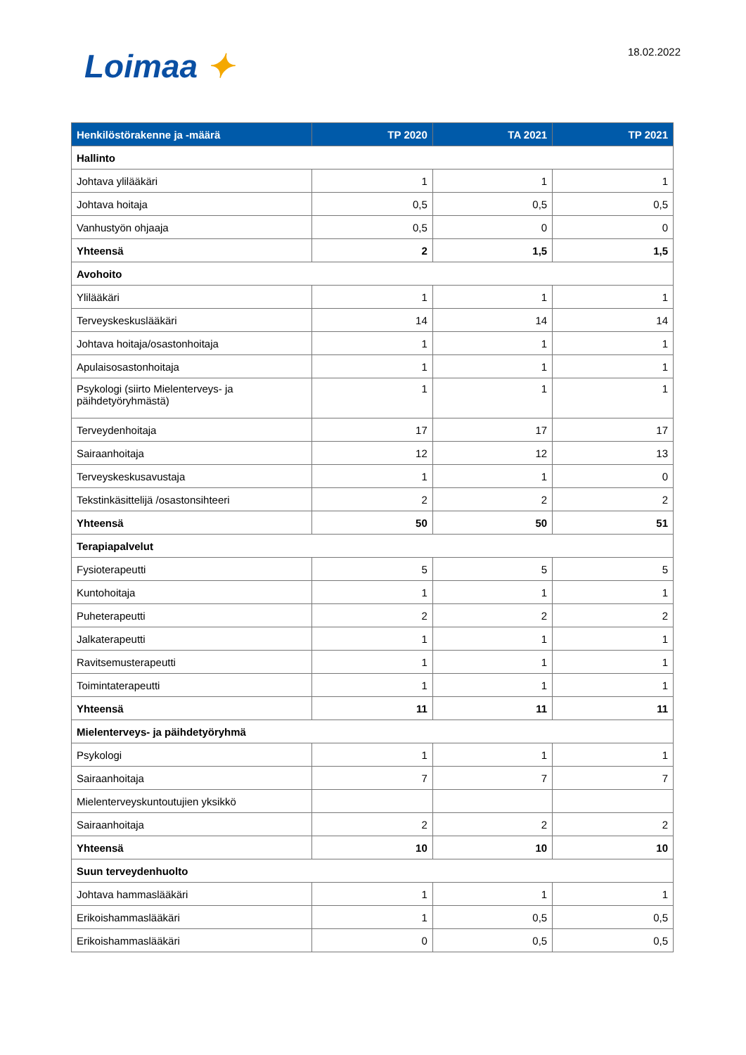Loimaa ✦
18.02.2022
| Henkilöstörakenne ja -määrä | TP 2020 | TA 2021 | TP 2021 |
| --- | --- | --- | --- |
| Hallinto | | | |
| Johtava ylilääkäri | 1 | 1 | 1 |
| Johtava hoitaja | 0,5 | 0,5 | 0,5 |
| Vanhustyön ohjaaja | 0,5 | 0 | 0 |
| Yhteensä | 2 | 1,5 | 1,5 |
| Avohoito | | | |
| Ylilääkäri | 1 | 1 | 1 |
| Terveyskeskuslääkäri | 14 | 14 | 14 |
| Johtava hoitaja/osastonhoitaja | 1 | 1 | 1 |
| Apulaisosastonhoitaja | 1 | 1 | 1 |
| Psykologi (siirto Mielenterveys- ja päihdetyöryhmästä) | 1 | 1 | 1 |
| Terveydenhoitaja | 17 | 17 | 17 |
| Sairaanhoitaja | 12 | 12 | 13 |
| Terveyskeskusavustaja | 1 | 1 | 0 |
| Tekstinkäsittelijä /osastonsihteeri | 2 | 2 | 2 |
| Yhteensä | 50 | 50 | 51 |
| Terapiapalvelut | | | |
| Fysioterapeutti | 5 | 5 | 5 |
| Kuntohoitaja | 1 | 1 | 1 |
| Puheterapeutti | 2 | 2 | 2 |
| Jalkaterapeutti | 1 | 1 | 1 |
| Ravitsemusterapeutti | 1 | 1 | 1 |
| Toimintaterapeutti | 1 | 1 | 1 |
| Yhteensä | 11 | 11 | 11 |
| Mielenterveys- ja päihdetyöryhmä | | | |
| Psykologi | 1 | 1 | 1 |
| Sairaanhoitaja | 7 | 7 | 7 |
| Mielenterveyskuntoutujien yksikkö | | | |
| Sairaanhoitaja | 2 | 2 | 2 |
| Yhteensä | 10 | 10 | 10 |
| Suun terveydenhuolto | | | |
| Johtava hammaslääkäri | 1 | 1 | 1 |
| Erikoishammaslääkäri | 1 | 0,5 | 0,5 |
| Erikoishammaslääkäri | 0 | 0,5 | 0,5 |